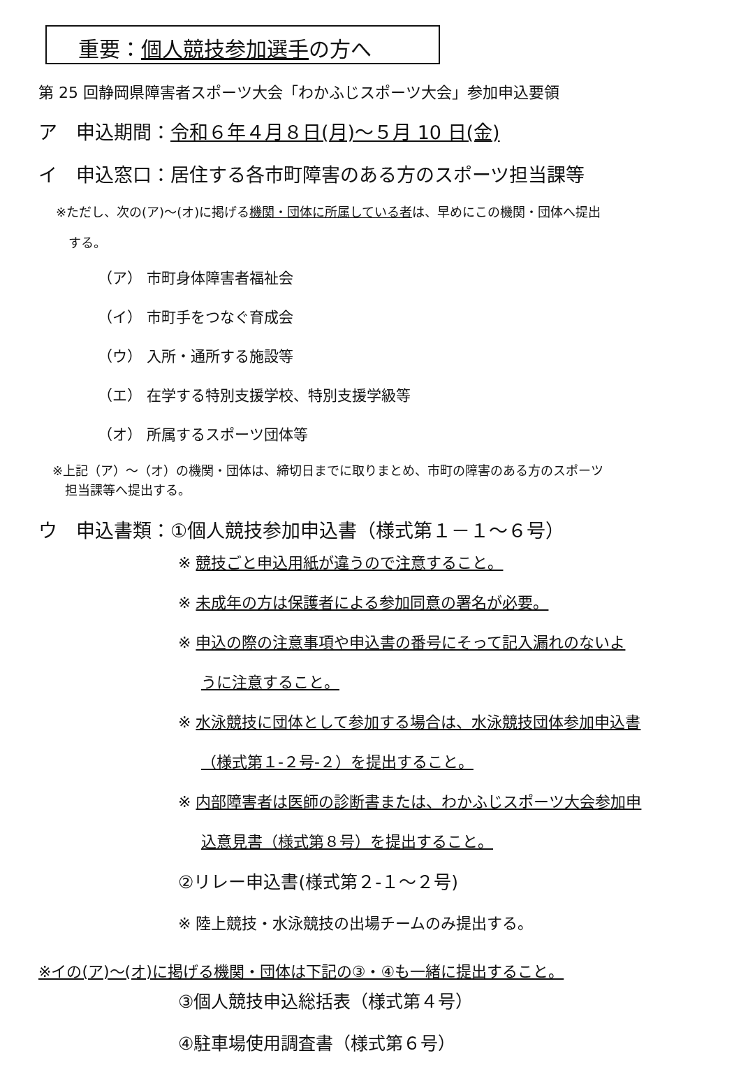重要：個人競技参加選手の方へ
第 25 回静岡県障害者スポーツ大会「わかふじスポーツ大会」参加申込要領
ア　申込期間：令和６年４月８日(月)～５月 10 日(金)
イ　申込窓口：居住する各市町障害のある方のスポーツ担当課等
※ただし、次の(ア)～(オ)に掲げる機関・団体に所属している者は、早めにこの機関・団体へ提出
　する。
（ア） 市町身体障害者福祉会
（イ） 市町手をつなぐ育成会
（ウ） 入所・通所する施設等
（エ） 在学する特別支援学校、特別支援学級等
（オ） 所属するスポーツ団体等
※上記（ア）～（オ）の機関・団体は、締切日までに取りまとめ、市町の障害のある方のスポーツ
　担当課等へ提出する。
ウ　申込書類：①個人競技参加申込書（様式第１－１～６号）
※ 競技ごと申込用紙が違うので注意すること。
※ 未成年の方は保護者による参加同意の署名が必要。
※ 申込の際の注意事項や申込書の番号にそって記入漏れのないよ
うに注意すること。
※ 水泳競技に団体として参加する場合は、水泳競技団体参加申込書
（様式第１-２号-２）を提出すること。
※ 内部障害者は医師の診断書または、わかふじスポーツ大会参加申
込意見書（様式第８号）を提出すること。
②リレー申込書(様式第２-１～２号)
※ 陸上競技・水泳競技の出場チームのみ提出する。
※イの(ア)～(オ)に掲げる機関・団体は下記の③・④も一緒に提出すること。
③個人競技申込総括表（様式第４号）
④駐車場使用調査書（様式第６号）